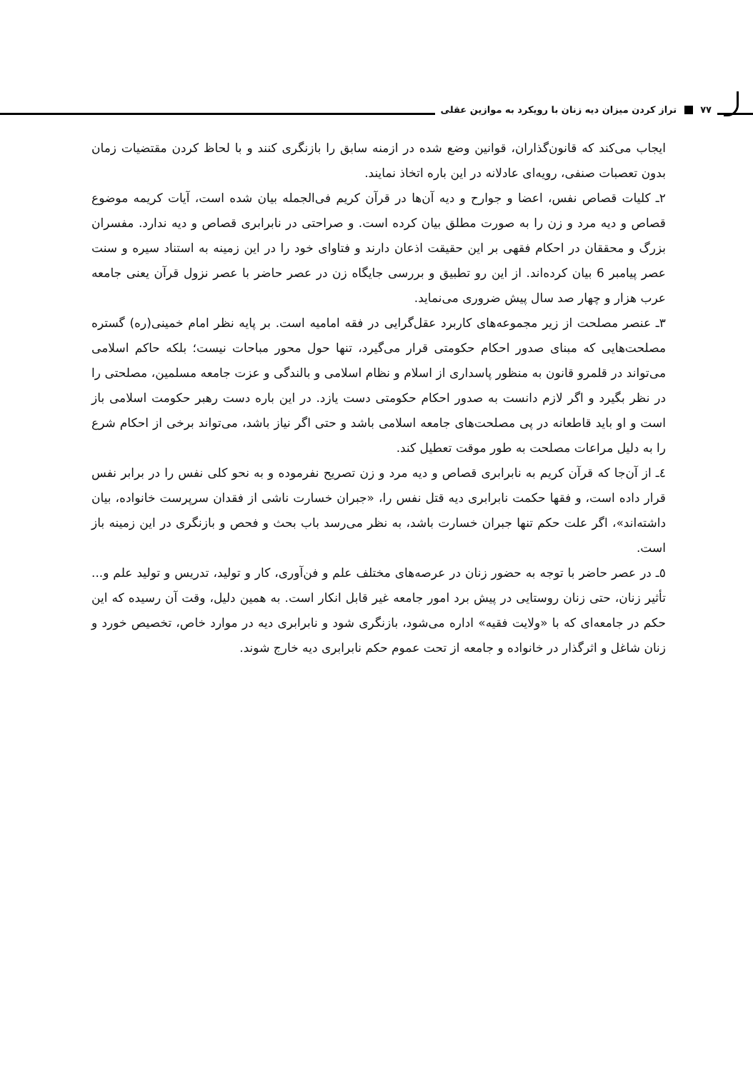۷۷ تراز کردن میزان دیه زنان با رویکرد به موازین عقلی
ایجاب می‌کند که قانون‌گذاران، قوانین وضع شده در ازمنه سابق را بازنگری کنند و با لحاظ کردن مقتضیات زمان بدون تعصبات صنفی، رویه‌ای عادلانه در این باره اتخاذ نمایند.
۲ـ کلیات قصاص نفس، اعضا و جوارح و دیه آن‌ها در قرآن کریم فی‌الجمله بیان شده است، آیات کریمه موضوع قصاص و دیه مرد و زن را به صورت مطلق بیان کرده است. و صراحتی در نابرابری قصاص و دیه ندارد. مفسران بزرگ و محققان در احکام فقهی بر این حقیقت اذعان دارند و فتاوای خود را در این زمینه به استناد سیره و سنت عصر پیامبر 6 بیان کرده‌اند. از این رو تطبیق و بررسی جایگاه زن در عصر حاضر با عصر نزول قرآن یعنی جامعه عرب هزار و چهار صد سال پیش ضروری می‌نماید.
۳ـ عنصر مصلحت از زیر مجموعه‌های کاربرد عقل‌گرایی در فقه امامیه است. بر پایه نظر امام خمینی(ره) گستره مصلحت‌هایی که مبنای صدور احکام حکومتی قرار می‌گیرد، تنها حول محور مباحات نیست؛ بلکه حاکم اسلامی می‌تواند در قلمرو قانون به منظور پاسداری از اسلام و نظام اسلامی و بالندگی و عزت جامعه مسلمین، مصلحتی را در نظر بگیرد و اگر لازم دانست به صدور احکام حکومتی دست یازد. در این باره دست رهبر حکومت اسلامی باز است و او باید قاطعانه در پی مصلحت‌های جامعه اسلامی باشد و حتی اگر نیاز باشد، می‌تواند برخی از احکام شرع را به دلیل مراعات مصلحت به طور موقت تعطیل کند.
٤ـ از آن‌جا که قرآن کریم به نابرابری قصاص و دیه مرد و زن تصریح نفرموده و به نحو کلی نفس را در برابر نفس قرار داده است، و فقها حکمت نابرابری دیه قتل نفس را، «جبران خسارت ناشی از فقدان سرپرست خانواده، بیان داشته‌اند»، اگر علت حکم تنها جبران خسارت باشد، به نظر می‌رسد باب بحث و فحص و بازنگری در این زمینه باز است.
٥ـ در عصر حاضر با توجه به حضور زنان در عرصه‌های مختلف علم و فن‌آوری، کار و تولید، تدریس و تولید علم و... تأثیر زنان، حتی زنان روستایی در پیش برد امور جامعه غیر قابل انکار است. به همین دلیل، وقت آن رسیده که این حکم در جامعه‌ای که با «ولایت فقیه» اداره می‌شود، بازنگری شود و نابرابری دیه در موارد خاص، تخصیص خورد و زنان شاغل و اثرگذار در خانواده و جامعه از تحت عموم حکم نابرابری دیه خارج شوند.